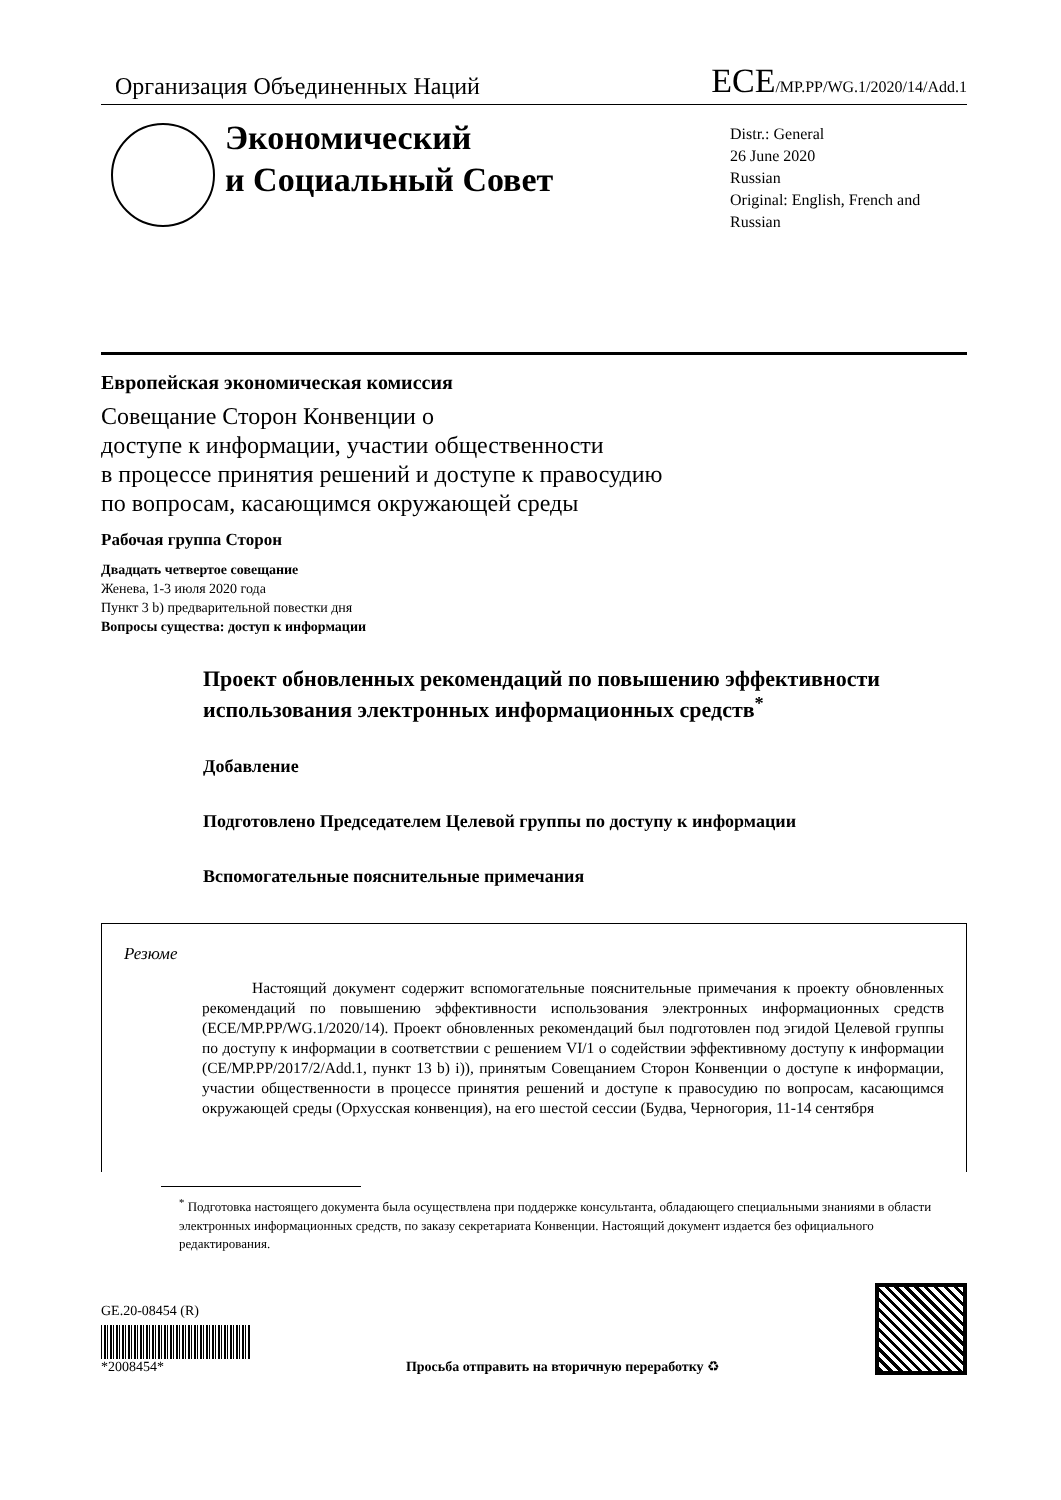Организация Объединенных Наций
ECE/MP.PP/WG.1/2020/14/Add.1
Экономический
и Социальный Совет
Distr.: General
26 June 2020
Russian
Original: English, French and
Russian
Европейская экономическая комиссия
Совещание Сторон Конвенции о
доступе к информации, участии общественности
в процессе принятия решений и доступе к правосудию
по вопросам, касающимся окружающей среды
Рабочая группа Сторон
Двадцать четвертое совещание
Женева, 1-3 июля 2020 года
Пункт 3 b) предварительной повестки дня
Вопросы существа: доступ к информации
Проект обновленных рекомендаций по повышению эффективности использования электронных информационных средств<sup>*</sup>
Добавление
Подготовлено Председателем Целевой группы по доступу к информации
Вспомогательные пояснительные примечания
Резюме
Настоящий документ содержит вспомогательные пояснительные примечания к проекту обновленных рекомендаций по повышению эффективности использования электронных информационных средств (ECE/MP.PP/WG.1/2020/14). Проект обновленных рекомендаций был подготовлен под эгидой Целевой группы по доступу к информации в соответствии с решением VI/1 о содействии эффективному доступу к информации (CE/MP.PP/2017/2/Add.1, пункт 13 b) i)), принятым Совещанием Сторон Конвенции о доступе к информации, участии общественности в процессе принятия решений и доступе к правосудию по вопросам, касающимся окружающей среды (Орхусская конвенция), на его шестой сессии (Будва, Черногория, 11-14 сентября
<sup>*</sup> Подготовка настоящего документа была осуществлена при поддержке консультанта, обладающего специальными знаниями в области электронных информационных средств, по заказу секретариата Конвенции. Настоящий документ издается без официального редактирования.
GE.20-08454 (R)
*2008454*
Просьба отправить на вторичную переработку ♻